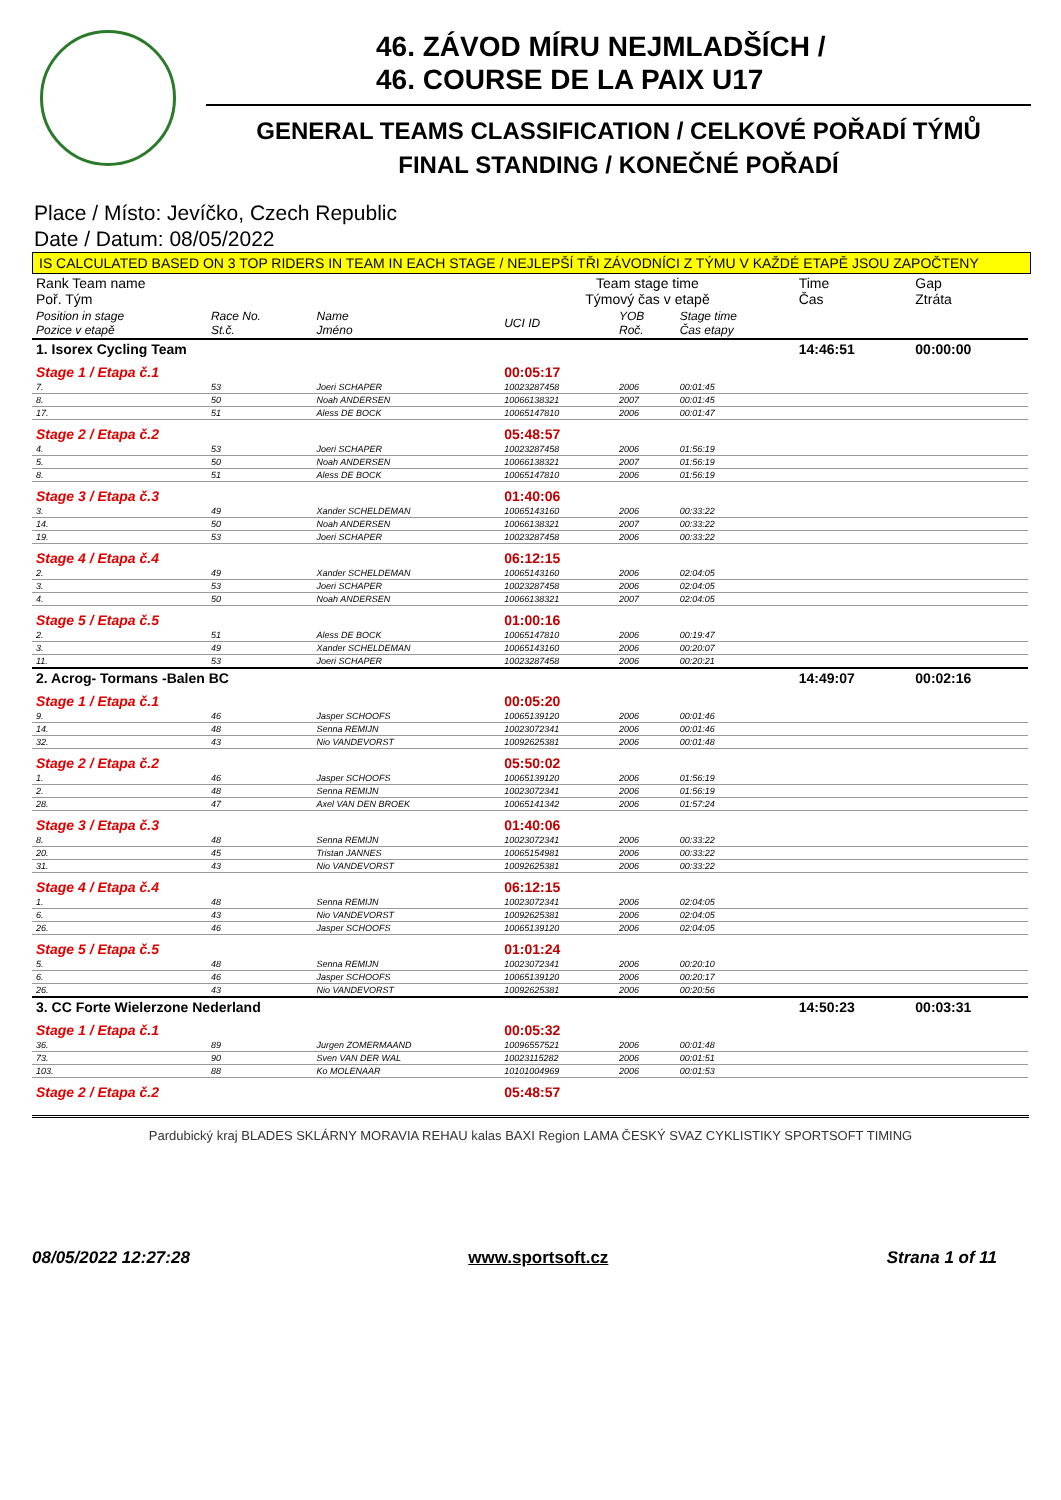46. ZÁVOD MÍRU NEJMLADŠÍCH /
46. COURSE DE LA PAIX U17
GENERAL TEAMS CLASSIFICATION / CELKOVÉ POŘADÍ TÝMŮ
FINAL STANDING / KONEČNÉ POŘADÍ
Place / Místo: Jevíčko, Czech Republic
Date / Datum: 08/05/2022
IS CALCULATED BASED ON 3 TOP RIDERS IN TEAM IN EACH STAGE / NEJLEPŠÍ TŘI ZÁVODNÍCI Z TÝMU V KAŽDÉ ETAPĚ JSOU ZAPOČTENY
| Rank Team name Poř. Tým | | | Team stage time Týmový čas v etapě | | | Time Čas | Gap Ztráta |
| Position in stage Pozice v etapě | Race No. St.č. | Name Jméno | UCI ID | YOB Roč. | Stage time Čas etapy | | |
| 1. Isorex Cycling Team | | | | | | 14:46:51 | 00:00:00 |
| Stage 1 / Etapa č.1 | | | 00:05:17 | | | | |
| 7. | 53 | Joeri SCHAPER | 10023287458 | 2006 | 00:01:45 | | |
| 8. | 50 | Noah ANDERSEN | 10066138321 | 2007 | 00:01:45 | | |
| 17. | 51 | Aless DE BOCK | 10065147810 | 2006 | 00:01:47 | | |
| Stage 2 / Etapa č.2 | | | 05:48:57 | | | | |
| 4. | 53 | Joeri SCHAPER | 10023287458 | 2006 | 01:56:19 | | |
| 5. | 50 | Noah ANDERSEN | 10066138321 | 2007 | 01:56:19 | | |
| 8. | 51 | Aless DE BOCK | 10065147810 | 2006 | 01:56:19 | | |
| Stage 3 / Etapa č.3 | | | 01:40:06 | | | | |
| 3. | 49 | Xander SCHELDEMAN | 10065143160 | 2006 | 00:33:22 | | |
| 14. | 50 | Noah ANDERSEN | 10066138321 | 2007 | 00:33:22 | | |
| 19. | 53 | Joeri SCHAPER | 10023287458 | 2006 | 00:33:22 | | |
| Stage 4 / Etapa č.4 | | | 06:12:15 | | | | |
| 2. | 49 | Xander SCHELDEMAN | 10065143160 | 2006 | 02:04:05 | | |
| 3. | 53 | Joeri SCHAPER | 10023287458 | 2006 | 02:04:05 | | |
| 4. | 50 | Noah ANDERSEN | 10066138321 | 2007 | 02:04:05 | | |
| Stage 5 / Etapa č.5 | | | 01:00:16 | | | | |
| 2. | 51 | Aless DE BOCK | 10065147810 | 2006 | 00:19:47 | | |
| 3. | 49 | Xander SCHELDEMAN | 10065143160 | 2006 | 00:20:07 | | |
| 11. | 53 | Joeri SCHAPER | 10023287458 | 2006 | 00:20:21 | | |
| 2. Acrog- Tormans -Balen BC | | | | | | 14:49:07 | 00:02:16 |
| Stage 1 / Etapa č.1 | | | 00:05:20 | | | | |
| 9. | 46 | Jasper SCHOOFS | 10065139120 | 2006 | 00:01:46 | | |
| 14. | 48 | Senna REMIJN | 10023072341 | 2006 | 00:01:46 | | |
| 32. | 43 | Nio VANDEVORST | 10092625381 | 2006 | 00:01:48 | | |
| Stage 2 / Etapa č.2 | | | 05:50:02 | | | | |
| 1. | 46 | Jasper SCHOOFS | 10065139120 | 2006 | 01:56:19 | | |
| 2. | 48 | Senna REMIJN | 10023072341 | 2006 | 01:56:19 | | |
| 28. | 47 | Axel VAN DEN BROEK | 10065141342 | 2006 | 01:57:24 | | |
| Stage 3 / Etapa č.3 | | | 01:40:06 | | | | |
| 8. | 48 | Senna REMIJN | 10023072341 | 2006 | 00:33:22 | | |
| 20. | 45 | Tristan JANNES | 10065154981 | 2006 | 00:33:22 | | |
| 31. | 43 | Nio VANDEVORST | 10092625381 | 2006 | 00:33:22 | | |
| Stage 4 / Etapa č.4 | | | 06:12:15 | | | | |
| 1. | 48 | Senna REMIJN | 10023072341 | 2006 | 02:04:05 | | |
| 6. | 43 | Nio VANDEVORST | 10092625381 | 2006 | 02:04:05 | | |
| 26. | 46 | Jasper SCHOOFS | 10065139120 | 2006 | 02:04:05 | | |
| Stage 5 / Etapa č.5 | | | 01:01:24 | | | | |
| 5. | 48 | Senna REMIJN | 10023072341 | 2006 | 00:20:10 | | |
| 6. | 46 | Jasper SCHOOFS | 10065139120 | 2006 | 00:20:17 | | |
| 26. | 43 | Nio VANDEVORST | 10092625381 | 2006 | 00:20:56 | | |
| 3. CC Forte Wielerzone Nederland | | | | | | 14:50:23 | 00:03:31 |
| Stage 1 / Etapa č.1 | | | 00:05:32 | | | | |
| 36. | 89 | Jurgen ZOMERMAAND | 10096557521 | 2006 | 00:01:48 | | |
| 73. | 90 | Sven VAN DER WAL | 10023115282 | 2006 | 00:01:51 | | |
| 103. | 88 | Ko MOLENAAR | 10101004969 | 2006 | 00:01:53 | | |
| Stage 2 / Etapa č.2 | | | 05:48:57 | | | | |
Pardubický kraj BLADES SKLÁRNY MORAVIA REHAU kalas BAXI Region LAMA ČESKÝ SVAZ CYKLISTIKY SPORTSOFT TIMING
08/05/2022 12:27:28 www.sportsoft.cz Strana 1 of 11